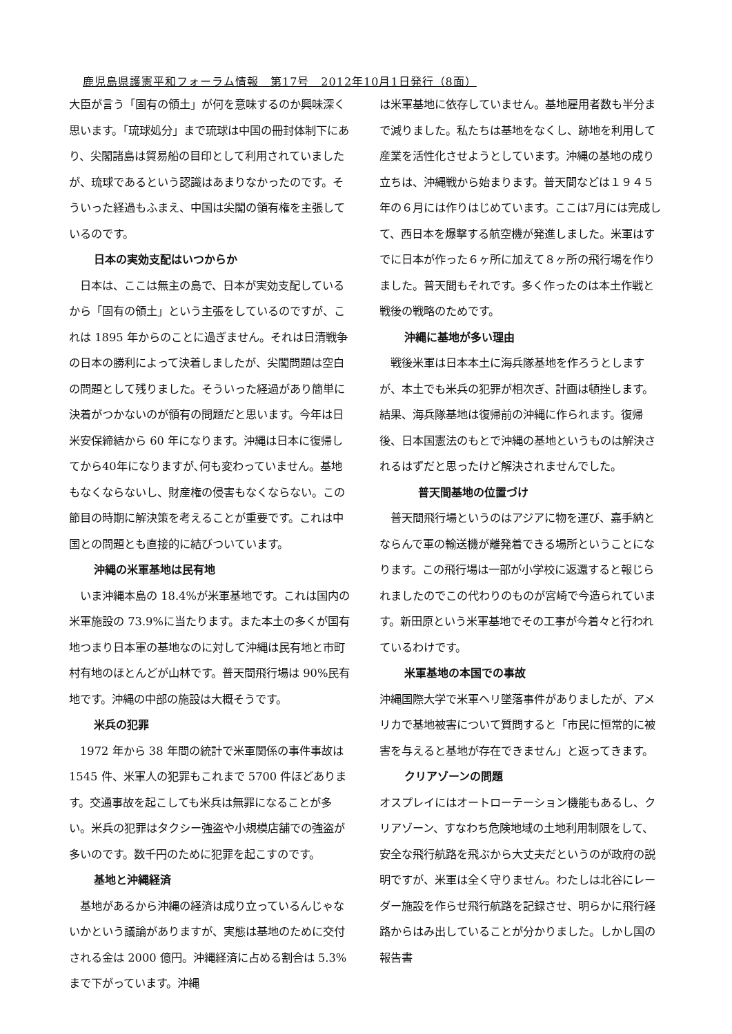鹿児島県護憲平和フォーラム情報　第17号　2012年10月1日発行（8面）
大臣が言う「固有の領土」が何を意味するのか興味深く思います。「琉球処分」まで琉球は中国の冊封体制下にあり、尖閣諸島は貿易船の目印として利用されていましたが、琉球であるという認識はあまりなかったのです。そういった経過もふまえ、中国は尖閣の領有権を主張しているのです。
日本の実効支配はいつからか
　日本は、ここは無主の島で、日本が実効支配しているから「固有の領土」という主張をしているのですが、これは 1895 年からのことに過ぎません。それは日清戦争の日本の勝利によって決着しましたが、尖閣問題は空白の問題として残りました。そういった経過があり簡単に決着がつかないのが領有の問題だと思います。今年は日米安保締結から 60 年になります。沖縄は日本に復帰してから40年になりますが､何も変わっていません。基地もなくならないし、財産権の侵害もなくならない。この節目の時期に解決策を考えることが重要です。これは中国との問題とも直接的に結びついています。
沖縄の米軍基地は民有地
　いま沖縄本島の 18.4%が米軍基地です。これは国内の米軍施設の 73.9%に当たります。また本土の多くが国有地つまり日本軍の基地なのに対して沖縄は民有地と市町村有地のほとんどが山林です。普天間飛行場は 90%民有地です。沖縄の中部の施設は大概そうです。
米兵の犯罪
　1972 年から 38 年間の統計で米軍関係の事件事故は 1545 件、米軍人の犯罪もこれまで 5700 件ほどあります。交通事故を起こしても米兵は無罪になることが多い。米兵の犯罪はタクシー強盗や小規模店舗での強盗が多いのです。数千円のために犯罪を起こすのです。
基地と沖縄経済
　基地があるから沖縄の経済は成り立っているんじゃないかという議論がありますが、実態は基地のために交付される金は 2000 億円。沖縄経済に占める割合は 5.3%まで下がっています。沖縄
は米軍基地に依存していません。基地雇用者数も半分まで減りました。私たちは基地をなくし、跡地を利用して産業を活性化させようとしています。沖縄の基地の成り立ちは、沖縄戦から始まります。普天間などは１９４５年の６月には作りはじめています。ここは7月には完成して、西日本を爆撃する航空機が発進しました。米軍はすでに日本が作った６ヶ所に加えて８ヶ所の飛行場を作りました。普天間もそれです。多く作ったのは本土作戦と戦後の戦略のためです。
沖縄に基地が多い理由
　戦後米軍は日本本土に海兵隊基地を作ろうとしますが、本土でも米兵の犯罪が相次ぎ、計画は頓挫します。結果、海兵隊基地は復帰前の沖縄に作られます。復帰後、日本国憲法のもとで沖縄の基地というものは解決されるはずだと思ったけど解決されませんでした。
普天間基地の位置づけ
　普天間飛行場というのはアジアに物を運び、嘉手納とならんで軍の輸送機が離発着できる場所ということになります。この飛行場は一部が小学校に返還すると報じられましたのでこの代わりのものが宮崎で今造られています。新田原という米軍基地でその工事が今着々と行われているわけです。
米軍基地の本国での事故
沖縄国際大学で米軍ヘリ墜落事件がありましたが、アメリカで基地被害について質問すると「市民に恒常的に被害を与えると基地が存在できません」と返ってきます。
クリアゾーンの問題
オスプレイにはオートローテーション機能もあるし、クリアゾーン、すなわち危険地域の土地利用制限をして、安全な飛行航路を飛ぶから大丈夫だというのが政府の説明ですが、米軍は全く守りません。わたしは北谷にレーダー施設を作らせ飛行航路を記録させ、明らかに飛行経路からはみ出していることが分かりました。しかし国の報告書